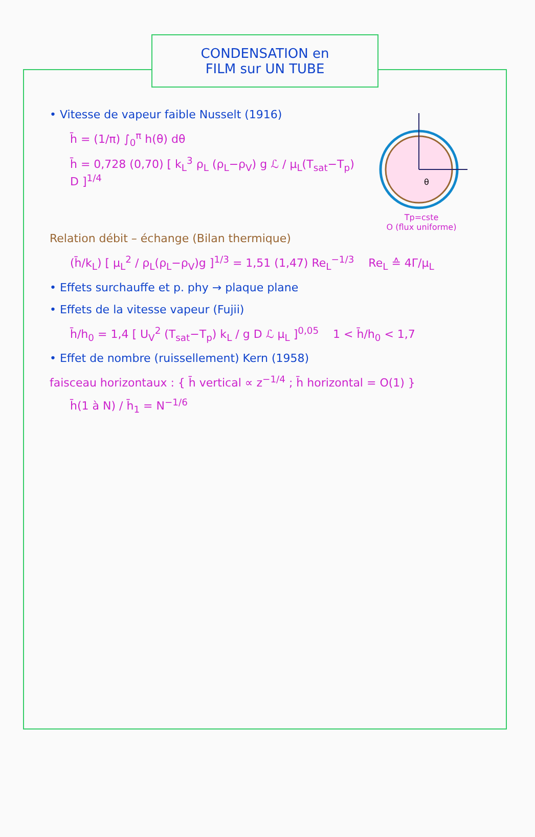CONDENSATION en
FILM sur UN TUBE
θ
Tp=cste
O (flux uniforme)
• Vitesse de vapeur faible Nusselt (1916)
h̄ = (1/π) ∫<sub>0</sub><sup>π</sup> h(θ) dθ
h̄ = 0,728 (0,70) [ k<sub>L</sub><sup>3</sup> ρ<sub>L</sub> (ρ<sub>L</sub>−ρ<sub>V</sub>) g ℒ / μ<sub>L</sub>(T<sub>sat</sub>−T<sub>p</sub>) D ]<sup>1/4</sup>
Relation débit – échange (Bilan thermique)
(h̄/k<sub>L</sub>) [ μ<sub>L</sub><sup>2</sup> / ρ<sub>L</sub>(ρ<sub>L</sub>−ρ<sub>V</sub>)g ]<sup>1/3</sup> = 1,51 (1,47) Re<sub>L</sub><sup>−1/3</sup> Re<sub>L</sub> ≙ 4Γ/μ<sub>L</sub>
• Effets surchauffe et p. phy → plaque plane
• Effets de la vitesse vapeur (Fujii)
h̄/h<sub>0</sub> = 1,4 [ U<sub>V</sub><sup>2</sup> (T<sub>sat</sub>−T<sub>p</sub>) k<sub>L</sub> / g D ℒ μ<sub>L</sub> ]<sup>0,05</sup> 1 < h̄/h<sub>0</sub> < 1,7
• Effet de nombre (ruissellement) Kern (1958)
faisceau horizontaux : { h̄ vertical ∝ z<sup>−1/4</sup> ; h̄ horizontal = O(1) }
h̄(1 à N) / h̄<sub>1</sub> = N<sup>−1/6</sup>